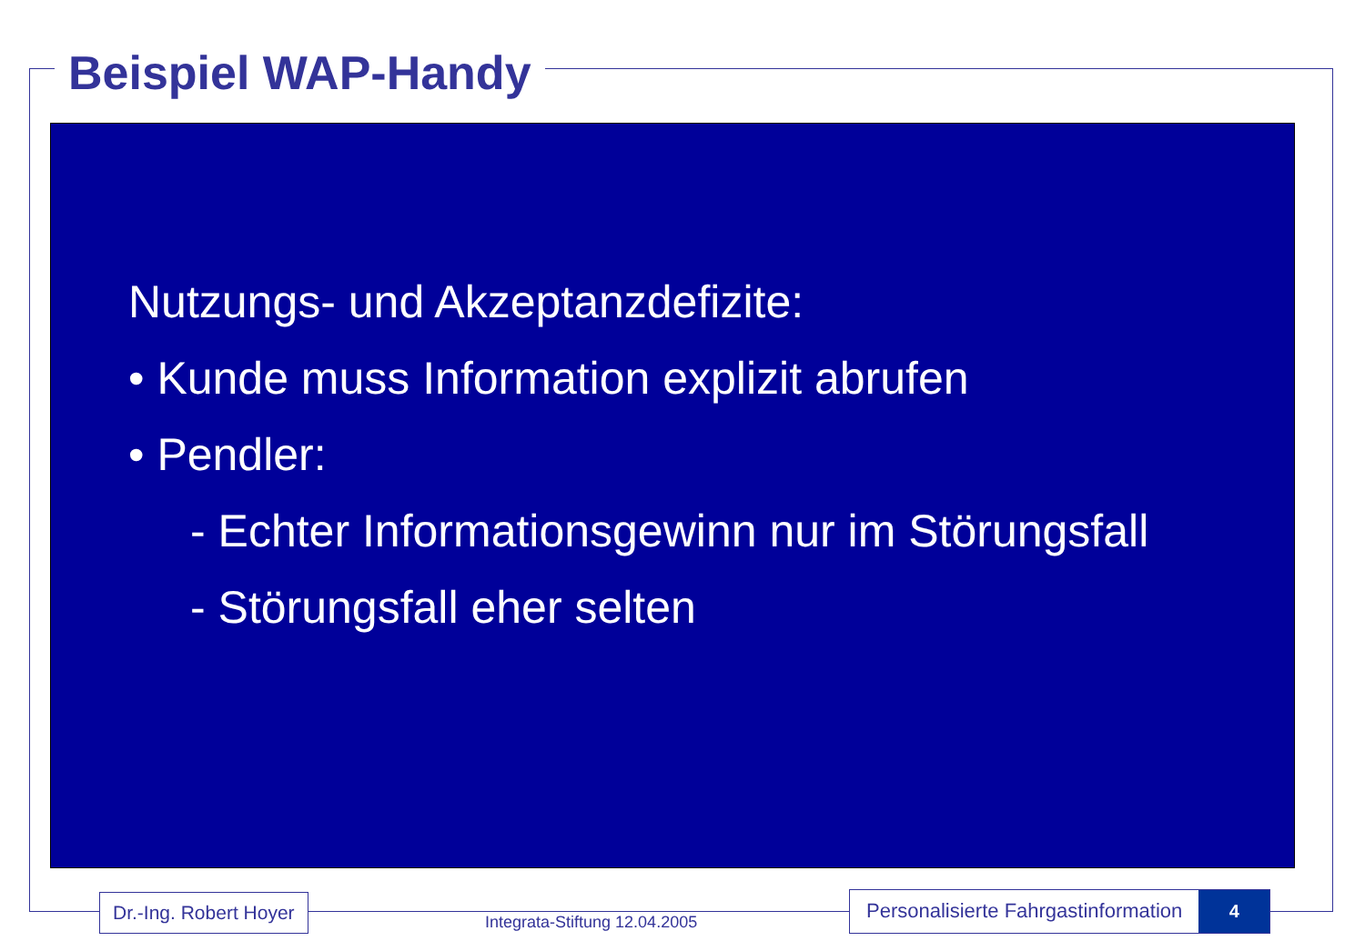Beispiel WAP-Handy
Nutzungs- und Akzeptanzdefizite:
• Kunde muss Information explizit abrufen
• Pendler:
- Echter Informationsgewinn nur im Störungsfall
- Störungsfall eher selten
Dr.-Ing. Robert Hoyer
Integrata-Stiftung 12.04.2005
Personalisierte Fahrgastinformation 4